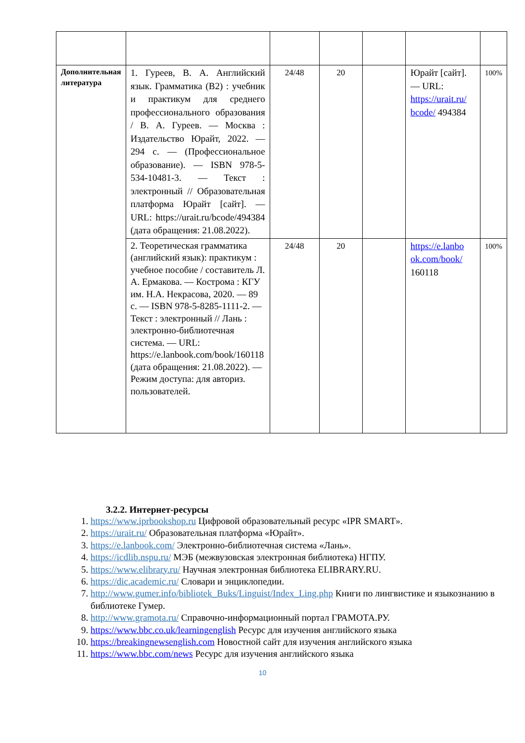| Дополнительная литература | 1. Гуреев, В. А. Английский язык. Грамматика (B2) : учебник и практикум для среднего профессионального образования / В. А. Гуреев. — Москва : Издательство Юрайт, 2022. — 294 с. — (Профессиональное образование). — ISBN 978-5-534-10481-3. — Текст : электронный // Образовательная платформа Юрайт [сайт]. — URL: https://urait.ru/bcode/494384 (дата обращения: 21.08.2022). | 24/48 | 20 | | Юрайт [сайт]. — URL: https://urait.ru/ bcode/ 494384 | 100% |
| | 2. Теоретическая грамматика (английский язык): практикум : учебное пособие / составитель Л. А. Ермакова. — Кострома : КГУ им. Н.А. Некрасова, 2020. — 89 с. — ISBN 978-5-8285-1111-2. — Текст : электронный // Лань : электронно-библиотечная система. — URL: https://e.lanbook.com/book/160118 (дата обращения: 21.08.2022). — Режим доступа: для авториз. пользователей. | 24/48 | 20 | | https://e.lanbo ok.com/book/ 160118 | 100% |
3.2.2. Интернет-ресурсы
1. https://www.iprbookshop.ru Цифровой образовательный ресурс «IPR SMART».
2. https://urait.ru/ Образовательная платформа «Юрайт».
3. https://e.lanbook.com/ Электронно-библиотечная система «Лань».
4. https://icdlib.nspu.ru/ МЭБ (межвузовская электронная библиотека) НГПУ.
5. https://www.elibrary.ru/ Научная электронная библиотека ELIBRARY.RU.
6. https://dic.academic.ru/ Словари и энциклопедии.
7. http://www.gumer.info/bibliotek_Buks/Linguist/Index_Ling.php Книги по лингвистике и языкознанию в библиотеке Гумер.
8. http://www.gramota.ru/ Справочно-информационный портал ГРАМОТА.РУ.
9. https://www.bbc.co.uk/learningenglish Ресурс для изучения английского языка
10. https://breakingnewsenglish.com Новостной сайт для изучения английского языка
11. https://www.bbc.com/news Ресурс для изучения английского языка
10